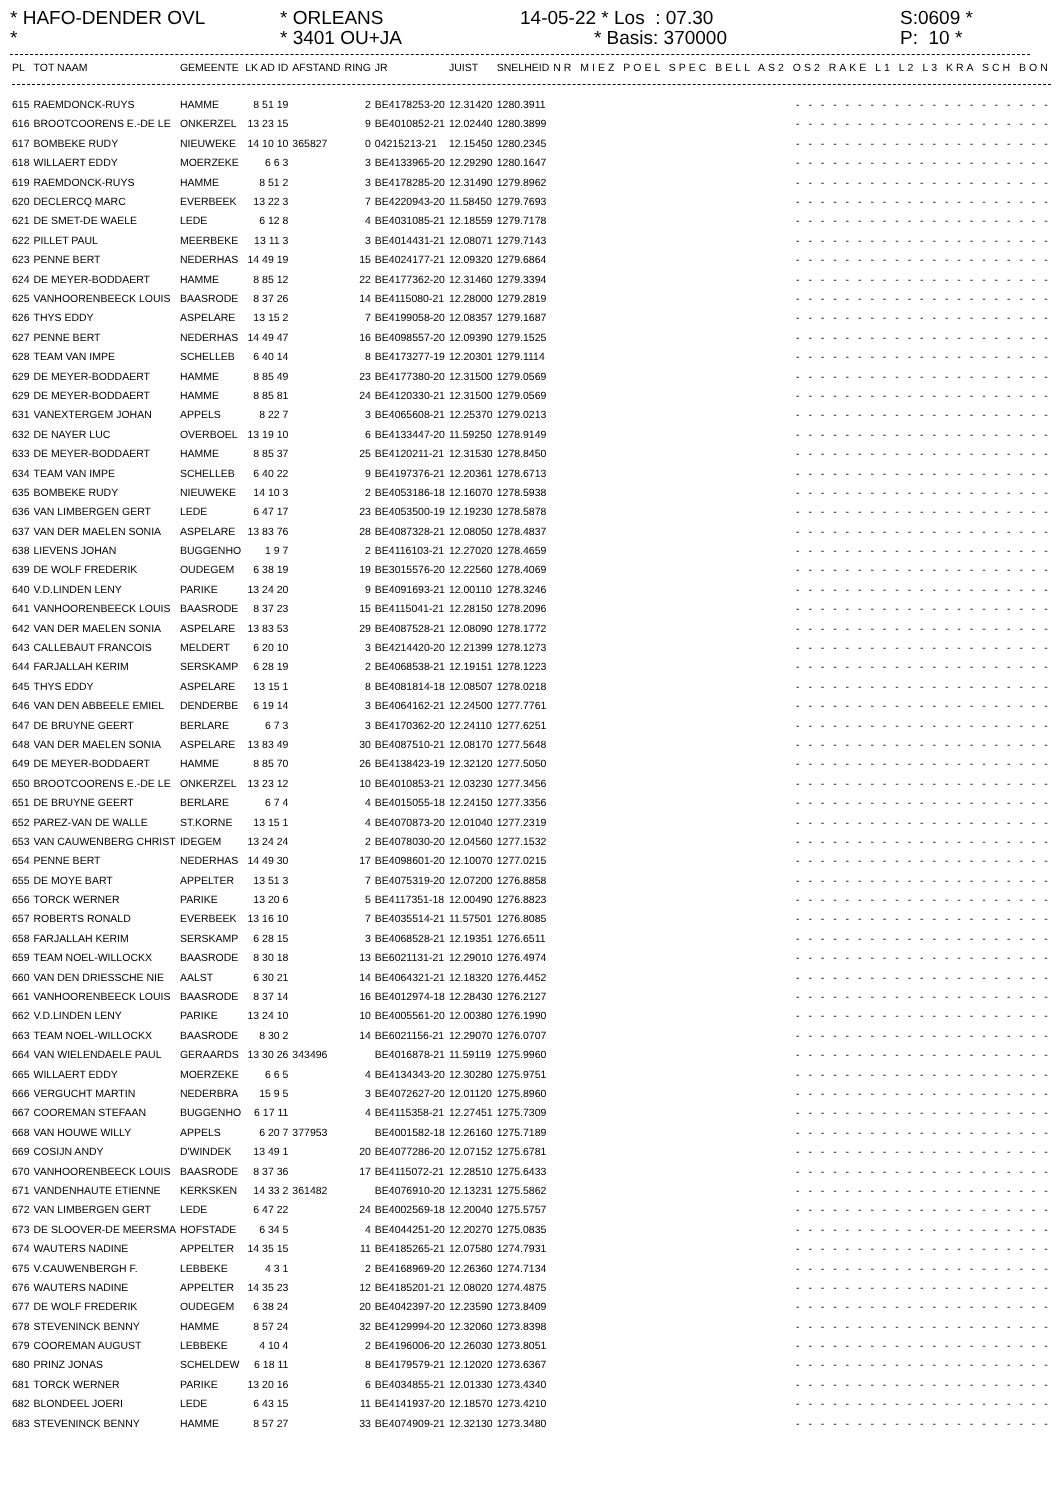* HAFO-DENDER OVL
*
* ORLEANS
* 3401 OU+JA
14-05-22 * Los : 07.30
* Basis: 370000
S:0609 *
P: 10 *
| PL | TOT NAAM | GEMEENTE | LK AD ID | AFSTAND | RING | JR | JUIST | SNELHEID | NR MIEZ POEL SPEC BELL AS2 OS2 RAKE L1 L2 L3 KRA SCH BON |
| --- | --- | --- | --- | --- | --- | --- | --- | --- | --- |
| 615 | RAEMDONCK-RUYS | HAMME | 8 51 19 | | 2 | BE4178253-20 | 12.31420 | 1280.3911 | - - - - - - - - - - - - - - - - - - - - - |
| 616 | BROOTCOORENS E.-DE LE | ONKERZEL | 13 23 15 | | 9 | BE4010852-21 | 12.02440 | 1280.3899 | - - - - - - - - - - - - - - - - - - - - - |
| 617 | BOMBEKE RUDY | NIEUWEKE | 14 10 10 | 365827 | 0 | 04215213-21 | 12.15450 | 1280.2345 | - - - - - - - - - - - - - - - - - - - - - |
| 618 | WILLAERT EDDY | MOERZEKE | 6 6 3 | | 3 | BE4133965-20 | 12.29290 | 1280.1647 | - - - - - - - - - - - - - - - - - - - - - |
| 619 | RAEMDONCK-RUYS | HAMME | 8 51 2 | | 3 | BE4178285-20 | 12.31490 | 1279.8962 | - - - - - - - - - - - - - - - - - - - - - |
| 620 | DECLERCQ MARC | EVERBEEK | 13 22 3 | | 7 | BE4220943-20 | 11.58450 | 1279.7693 | - - - - - - - - - - - - - - - - - - - - - |
| 621 | DE SMET-DE WAELE | LEDE | 6 12 8 | | 4 | BE4031085-21 | 12.18559 | 1279.7178 | - - - - - - - - - - - - - - - - - - - - - |
| 622 | PILLET PAUL | MEERBEKE | 13 11 3 | | 3 | BE4014431-21 | 12.08071 | 1279.7143 | - - - - - - - - - - - - - - - - - - - - - |
| 623 | PENNE BERT | NEDERHAS | 14 49 19 | | 15 | BE4024177-21 | 12.09320 | 1279.6864 | - - - - - - - - - - - - - - - - - - - - - |
| 624 | DE MEYER-BODDAERT | HAMME | 8 85 12 | | 22 | BE4177362-20 | 12.31460 | 1279.3394 | - - - - - - - - - - - - - - - - - - - - - |
| 625 | VANHOORENBEECK LOUIS | BAASRODE | 8 37 26 | | 14 | BE4115080-21 | 12.28000 | 1279.2819 | - - - - - - - - - - - - - - - - - - - - - |
| 626 | THYS EDDY | ASPELARE | 13 15 2 | | 7 | BE4199058-20 | 12.08357 | 1279.1687 | - - - - - - - - - - - - - - - - - - - - - |
| 627 | PENNE BERT | NEDERHAS | 14 49 47 | | 16 | BE4098557-20 | 12.09390 | 1279.1525 | - - - - - - - - - - - - - - - - - - - - - |
| 628 | TEAM VAN IMPE | SCHELLEB | 6 40 14 | | 8 | BE4173277-19 | 12.20301 | 1279.1114 | - - - - - - - - - - - - - - - - - - - - - |
| 629 | DE MEYER-BODDAERT | HAMME | 8 85 49 | | 23 | BE4177380-20 | 12.31500 | 1279.0569 | - - - - - - - - - - - - - - - - - - - - - |
| 629 | DE MEYER-BODDAERT | HAMME | 8 85 81 | | 24 | BE4120330-21 | 12.31500 | 1279.0569 | - - - - - - - - - - - - - - - - - - - - - |
| 631 | VANEXTERGEM JOHAN | APPELS | 8 22 7 | | 3 | BE4065608-21 | 12.25370 | 1279.0213 | - - - - - - - - - - - - - - - - - - - - - |
| 632 | DE NAYER LUC | OVERBOEL | 13 19 10 | | 6 | BE4133447-20 | 11.59250 | 1278.9149 | - - - - - - - - - - - - - - - - - - - - - |
| 633 | DE MEYER-BODDAERT | HAMME | 8 85 37 | | 25 | BE4120211-21 | 12.31530 | 1278.8450 | - - - - - - - - - - - - - - - - - - - - - |
| 634 | TEAM VAN IMPE | SCHELLEB | 6 40 22 | | 9 | BE4197376-21 | 12.20361 | 1278.6713 | - - - - - - - - - - - - - - - - - - - - - |
| 635 | BOMBEKE RUDY | NIEUWEKE | 14 10 3 | | 2 | BE4053186-18 | 12.16070 | 1278.5938 | - - - - - - - - - - - - - - - - - - - - - |
| 636 | VAN LIMBERGEN GERT | LEDE | 6 47 17 | | 23 | BE4053500-19 | 12.19230 | 1278.5878 | - - - - - - - - - - - - - - - - - - - - - |
| 637 | VAN DER MAELEN SONIA | ASPELARE | 13 83 76 | | 28 | BE4087328-21 | 12.08050 | 1278.4837 | - - - - - - - - - - - - - - - - - - - - - |
| 638 | LIEVENS JOHAN | BUGGENHO | 1 9 7 | | 2 | BE4116103-21 | 12.27020 | 1278.4659 | - - - - - - - - - - - - - - - - - - - - - |
| 639 | DE WOLF FREDERIK | OUDEGEM | 6 38 19 | | 19 | BE3015576-20 | 12.22560 | 1278.4069 | - - - - - - - - - - - - - - - - - - - - - |
| 640 | V.D.LINDEN LENY | PARIKE | 13 24 20 | | 9 | BE4091693-21 | 12.00110 | 1278.3246 | - - - - - - - - - - - - - - - - - - - - - |
| 641 | VANHOORENBEECK LOUIS | BAASRODE | 8 37 23 | | 15 | BE4115041-21 | 12.28150 | 1278.2096 | - - - - - - - - - - - - - - - - - - - - - |
| 642 | VAN DER MAELEN SONIA | ASPELARE | 13 83 53 | | 29 | BE4087528-21 | 12.08090 | 1278.1772 | - - - - - - - - - - - - - - - - - - - - - |
| 643 | CALLEBAUT FRANCOIS | MELDERT | 6 20 10 | | 3 | BE4214420-20 | 12.21399 | 1278.1273 | - - - - - - - - - - - - - - - - - - - - - |
| 644 | FARJALLAH KERIM | SERSKAMP | 6 28 19 | | 2 | BE4068538-21 | 12.19151 | 1278.1223 | - - - - - - - - - - - - - - - - - - - - - |
| 645 | THYS EDDY | ASPELARE | 13 15 1 | | 8 | BE4081814-18 | 12.08507 | 1278.0218 | - - - - - - - - - - - - - - - - - - - - - |
| 646 | VAN DEN ABBEELE EMIEL | DENDERBE | 6 19 14 | | 3 | BE4064162-21 | 12.24500 | 1277.7761 | - - - - - - - - - - - - - - - - - - - - - |
| 647 | DE BRUYNE GEERT | BERLARE | 6 7 3 | | 3 | BE4170362-20 | 12.24110 | 1277.6251 | - - - - - - - - - - - - - - - - - - - - - |
| 648 | VAN DER MAELEN SONIA | ASPELARE | 13 83 49 | | 30 | BE4087510-21 | 12.08170 | 1277.5648 | - - - - - - - - - - - - - - - - - - - - - |
| 649 | DE MEYER-BODDAERT | HAMME | 8 85 70 | | 26 | BE4138423-19 | 12.32120 | 1277.5050 | - - - - - - - - - - - - - - - - - - - - - |
| 650 | BROOTCOORENS E.-DE LE | ONKERZEL | 13 23 12 | | 10 | BE4010853-21 | 12.03230 | 1277.3456 | - - - - - - - - - - - - - - - - - - - - - |
| 651 | DE BRUYNE GEERT | BERLARE | 6 7 4 | | 4 | BE4015055-18 | 12.24150 | 1277.3356 | - - - - - - - - - - - - - - - - - - - - - |
| 652 | PAREZ-VAN DE WALLE | ST.KORNE | 13 15 1 | | 4 | BE4070873-20 | 12.01040 | 1277.2319 | - - - - - - - - - - - - - - - - - - - - - |
| 653 | VAN CAUWENBERG CHRIST | IDEGEM | 13 24 24 | | 2 | BE4078030-20 | 12.04560 | 1277.1532 | - - - - - - - - - - - - - - - - - - - - - |
| 654 | PENNE BERT | NEDERHAS | 14 49 30 | | 17 | BE4098601-20 | 12.10070 | 1277.0215 | - - - - - - - - - - - - - - - - - - - - - |
| 655 | DE MOYE BART | APPELTER | 13 51 3 | | 7 | BE4075319-20 | 12.07200 | 1276.8858 | - - - - - - - - - - - - - - - - - - - - - |
| 656 | TORCK WERNER | PARIKE | 13 20 6 | | 5 | BE4117351-18 | 12.00490 | 1276.8823 | - - - - - - - - - - - - - - - - - - - - - |
| 657 | ROBERTS RONALD | EVERBEEK | 13 16 10 | | 7 | BE4035514-21 | 11.57501 | 1276.8085 | - - - - - - - - - - - - - - - - - - - - - |
| 658 | FARJALLAH KERIM | SERSKAMP | 6 28 15 | | 3 | BE4068528-21 | 12.19351 | 1276.6511 | - - - - - - - - - - - - - - - - - - - - - |
| 659 | TEAM NOEL-WILLOCKX | BAASRODE | 8 30 18 | | 13 | BE6021131-21 | 12.29010 | 1276.4974 | - - - - - - - - - - - - - - - - - - - - - |
| 660 | VAN DEN DRIESSCHE NIE | AALST | 6 30 21 | | 14 | BE4064321-21 | 12.18320 | 1276.4452 | - - - - - - - - - - - - - - - - - - - - - |
| 661 | VANHOORENBEECK LOUIS | BAASRODE | 8 37 14 | | 16 | BE4012974-18 | 12.28430 | 1276.2127 | - - - - - - - - - - - - - - - - - - - - - |
| 662 | V.D.LINDEN LENY | PARIKE | 13 24 10 | | 10 | BE4005561-20 | 12.00380 | 1276.1990 | - - - - - - - - - - - - - - - - - - - - - |
| 663 | TEAM NOEL-WILLOCKX | BAASRODE | 8 30 2 | | 14 | BE6021156-21 | 12.29070 | 1276.0707 | - - - - - - - - - - - - - - - - - - - - - |
| 664 | VAN WIELENDAELE PAUL | GERAARDS | 13 30 26 | 343496 | | BE4016878-21 | 11.59119 | 1275.9960 | - - - - - - - - - - - - - - - - - - - - - |
| 665 | WILLAERT EDDY | MOERZEKE | 6 6 5 | | 4 | BE4134343-20 | 12.30280 | 1275.9751 | - - - - - - - - - - - - - - - - - - - - - |
| 666 | VERGUCHT MARTIN | NEDERBRA | 15 9 5 | | 3 | BE4072627-20 | 12.01120 | 1275.8960 | - - - - - - - - - - - - - - - - - - - - - |
| 667 | COOREMAN STEFAAN | BUGGENHO | 6 17 11 | | 4 | BE4115358-21 | 12.27451 | 1275.7309 | - - - - - - - - - - - - - - - - - - - - - |
| 668 | VAN HOUWE WILLY | APPELS | 6 20 7 | 377953 | | BE4001582-18 | 12.26160 | 1275.7189 | - - - - - - - - - - - - - - - - - - - - - |
| 669 | COSIJN ANDY | D'WINDEK | 13 49 1 | | 20 | BE4077286-20 | 12.07152 | 1275.6781 | - - - - - - - - - - - - - - - - - - - - - |
| 670 | VANHOORENBEECK LOUIS | BAASRODE | 8 37 36 | | 17 | BE4115072-21 | 12.28510 | 1275.6433 | - - - - - - - - - - - - - - - - - - - - - |
| 671 | VANDENHAUTE ETIENNE | KERKSKEN | 14 33 2 | 361482 | | BE4076910-20 | 12.13231 | 1275.5862 | - - - - - - - - - - - - - - - - - - - - - |
| 672 | VAN LIMBERGEN GERT | LEDE | 6 47 22 | | 24 | BE4002569-18 | 12.20040 | 1275.5757 | - - - - - - - - - - - - - - - - - - - - - |
| 673 | DE SLOOVER-DE MEERSMA | HOFSTADE | 6 34 5 | | 4 | BE4044251-20 | 12.20270 | 1275.0835 | - - - - - - - - - - - - - - - - - - - - - |
| 674 | WAUTERS NADINE | APPELTER | 14 35 15 | | 11 | BE4185265-21 | 12.07580 | 1274.7931 | - - - - - - - - - - - - - - - - - - - - - |
| 675 | V.CAUWENBERGH F. | LEBBEKE | 4 3 1 | | 2 | BE4168969-20 | 12.26360 | 1274.7134 | - - - - - - - - - - - - - - - - - - - - - |
| 676 | WAUTERS NADINE | APPELTER | 14 35 23 | | 12 | BE4185201-21 | 12.08020 | 1274.4875 | - - - - - - - - - - - - - - - - - - - - - |
| 677 | DE WOLF FREDERIK | OUDEGEM | 6 38 24 | | 20 | BE4042397-20 | 12.23590 | 1273.8409 | - - - - - - - - - - - - - - - - - - - - - |
| 678 | STEVENINCK BENNY | HAMME | 8 57 24 | | 32 | BE4129994-20 | 12.32060 | 1273.8398 | - - - - - - - - - - - - - - - - - - - - - |
| 679 | COOREMAN AUGUST | LEBBEKE | 4 10 4 | | 2 | BE4196006-20 | 12.26030 | 1273.8051 | - - - - - - - - - - - - - - - - - - - - - |
| 680 | PRINZ JONAS | SCHELDEW | 6 18 11 | | 8 | BE4179579-21 | 12.12020 | 1273.6367 | - - - - - - - - - - - - - - - - - - - - - |
| 681 | TORCK WERNER | PARIKE | 13 20 16 | | 6 | BE4034855-21 | 12.01330 | 1273.4340 | - - - - - - - - - - - - - - - - - - - - - |
| 682 | BLONDEEL JOERI | LEDE | 6 43 15 | | 11 | BE4141937-20 | 12.18570 | 1273.4210 | - - - - - - - - - - - - - - - - - - - - - |
| 683 | STEVENINCK BENNY | HAMME | 8 57 27 | | 33 | BE4074909-21 | 12.32130 | 1273.3480 | - - - - - - - - - - - - - - - - - - - - - |